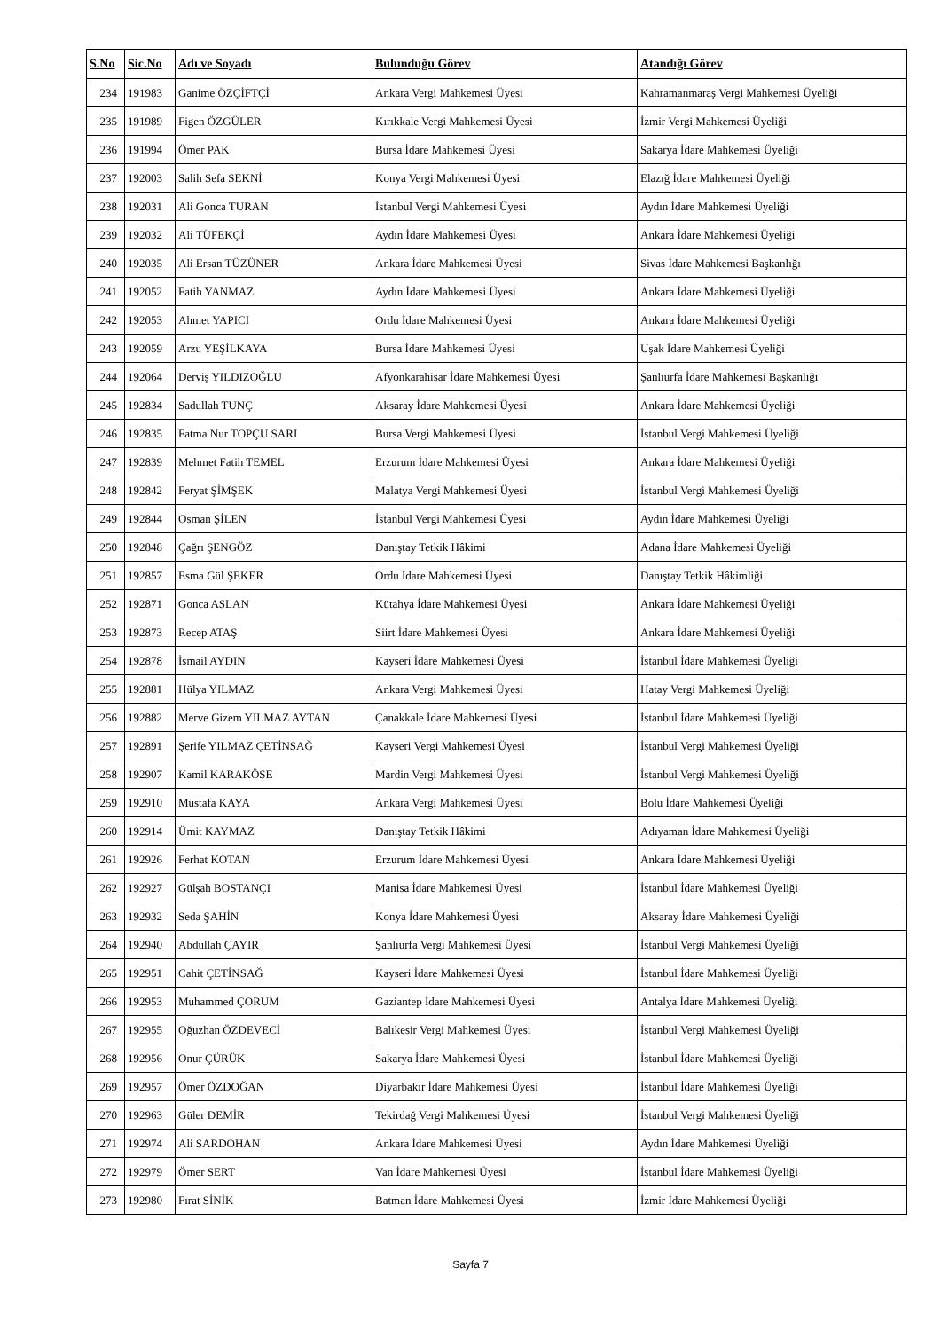| S.No | Sic.No | Adı ve Soyadı | Bulunduğu Görev | Atandığı Görev |
| --- | --- | --- | --- | --- |
| 234 | 191983 | Ganime ÖZÇİFTÇİ | Ankara Vergi Mahkemesi Üyesi | Kahramanmaraş Vergi Mahkemesi Üyeliği |
| 235 | 191989 | Figen ÖZGÜLER | Kırıkkale Vergi Mahkemesi Üyesi | İzmir Vergi Mahkemesi Üyeliği |
| 236 | 191994 | Ömer PAK | Bursa İdare Mahkemesi Üyesi | Sakarya İdare Mahkemesi Üyeliği |
| 237 | 192003 | Salih Sefa SEKNİ | Konya Vergi Mahkemesi Üyesi | Elazığ İdare Mahkemesi Üyeliği |
| 238 | 192031 | Ali Gonca TURAN | İstanbul Vergi Mahkemesi Üyesi | Aydın İdare Mahkemesi Üyeliği |
| 239 | 192032 | Ali TÜFEKÇİ | Aydın İdare Mahkemesi Üyesi | Ankara İdare Mahkemesi Üyeliği |
| 240 | 192035 | Ali Ersan TÜZÜNER | Ankara İdare Mahkemesi Üyesi | Sivas İdare Mahkemesi Başkanlığı |
| 241 | 192052 | Fatih YANMAZ | Aydın İdare Mahkemesi Üyesi | Ankara İdare Mahkemesi Üyeliği |
| 242 | 192053 | Ahmet YAPICI | Ordu İdare Mahkemesi Üyesi | Ankara İdare Mahkemesi Üyeliği |
| 243 | 192059 | Arzu YEŞİLKAYA | Bursa İdare Mahkemesi Üyesi | Uşak İdare Mahkemesi Üyeliği |
| 244 | 192064 | Derviş YILDIZOĞLU | Afyonkarahisar İdare Mahkemesi Üyesi | Şanlıurfa İdare Mahkemesi Başkanlığı |
| 245 | 192834 | Sadullah TUNÇ | Aksaray İdare Mahkemesi Üyesi | Ankara İdare Mahkemesi Üyeliği |
| 246 | 192835 | Fatma Nur TOPÇU SARI | Bursa Vergi Mahkemesi Üyesi | İstanbul Vergi Mahkemesi Üyeliği |
| 247 | 192839 | Mehmet Fatih TEMEL | Erzurum İdare Mahkemesi Üyesi | Ankara İdare Mahkemesi Üyeliği |
| 248 | 192842 | Feryat ŞİMŞEK | Malatya Vergi Mahkemesi Üyesi | İstanbul Vergi Mahkemesi Üyeliği |
| 249 | 192844 | Osman ŞİLEN | İstanbul Vergi Mahkemesi Üyesi | Aydın İdare Mahkemesi Üyeliği |
| 250 | 192848 | Çağrı ŞENGÖZ | Danıştay Tetkik Hâkimi | Adana İdare Mahkemesi Üyeliği |
| 251 | 192857 | Esma Gül ŞEKER | Ordu İdare Mahkemesi Üyesi | Danıştay Tetkik Hâkimliği |
| 252 | 192871 | Gonca ASLAN | Kütahya İdare Mahkemesi Üyesi | Ankara İdare Mahkemesi Üyeliği |
| 253 | 192873 | Recep ATAŞ | Siirt İdare Mahkemesi Üyesi | Ankara İdare Mahkemesi Üyeliği |
| 254 | 192878 | İsmail AYDIN | Kayseri İdare Mahkemesi Üyesi | İstanbul İdare Mahkemesi Üyeliği |
| 255 | 192881 | Hülya YILMAZ | Ankara Vergi Mahkemesi Üyesi | Hatay Vergi Mahkemesi Üyeliği |
| 256 | 192882 | Merve Gizem YILMAZ AYTAN | Çanakkale İdare Mahkemesi Üyesi | İstanbul İdare Mahkemesi Üyeliği |
| 257 | 192891 | Şerife YILMAZ ÇETİNSAĞ | Kayseri Vergi Mahkemesi Üyesi | İstanbul Vergi Mahkemesi Üyeliği |
| 258 | 192907 | Kamil KARAKÖSE | Mardin Vergi Mahkemesi Üyesi | İstanbul Vergi Mahkemesi Üyeliği |
| 259 | 192910 | Mustafa KAYA | Ankara Vergi Mahkemesi Üyesi | Bolu İdare Mahkemesi Üyeliği |
| 260 | 192914 | Ümit KAYMAZ | Danıştay Tetkik Hâkimi | Adıyaman İdare Mahkemesi Üyeliği |
| 261 | 192926 | Ferhat KOTAN | Erzurum İdare Mahkemesi Üyesi | Ankara İdare Mahkemesi Üyeliği |
| 262 | 192927 | Gülşah BOSTANÇI | Manisa İdare Mahkemesi Üyesi | İstanbul İdare Mahkemesi Üyeliği |
| 263 | 192932 | Seda ŞAHİN | Konya İdare Mahkemesi Üyesi | Aksaray İdare Mahkemesi Üyeliği |
| 264 | 192940 | Abdullah ÇAYIR | Şanlıurfa Vergi Mahkemesi Üyesi | İstanbul Vergi Mahkemesi Üyeliği |
| 265 | 192951 | Cahit ÇETİNSAĞ | Kayseri İdare Mahkemesi Üyesi | İstanbul İdare Mahkemesi Üyeliği |
| 266 | 192953 | Muhammed ÇORUM | Gaziantep İdare Mahkemesi Üyesi | Antalya İdare Mahkemesi Üyeliği |
| 267 | 192955 | Oğuzhan ÖZDEVECİ | Balıkesir Vergi Mahkemesi Üyesi | İstanbul Vergi Mahkemesi Üyeliği |
| 268 | 192956 | Onur ÇÜRÜK | Sakarya İdare Mahkemesi Üyesi | İstanbul İdare Mahkemesi Üyeliği |
| 269 | 192957 | Ömer ÖZDOĞAN | Diyarbakır İdare Mahkemesi Üyesi | İstanbul İdare Mahkemesi Üyeliği |
| 270 | 192963 | Güler DEMİR | Tekirdağ Vergi Mahkemesi Üyesi | İstanbul Vergi Mahkemesi Üyeliği |
| 271 | 192974 | Ali SARDOHAN | Ankara İdare Mahkemesi Üyesi | Aydın İdare Mahkemesi Üyeliği |
| 272 | 192979 | Ömer SERT | Van İdare Mahkemesi Üyesi | İstanbul İdare Mahkemesi Üyeliği |
| 273 | 192980 | Fırat SİNİK | Batman İdare Mahkemesi Üyesi | İzmir İdare Mahkemesi Üyeliği |
Sayfa 7